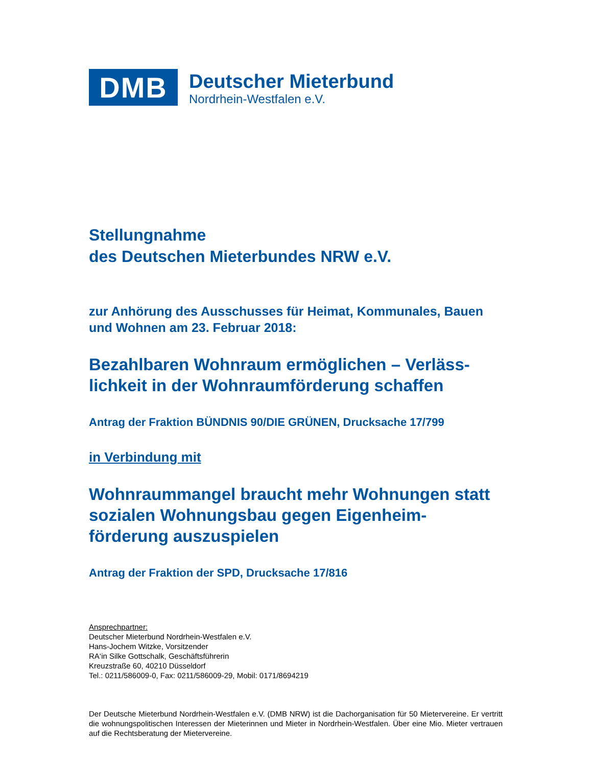DMB
Deutscher Mieterbund
Nordrhein-Westfalen e.V.
Stellungnahme
des Deutschen Mieterbundes NRW e.V.
zur Anhörung des Ausschusses für Heimat, Kommunales, Bauen und Wohnen am 23. Februar 2018:
Bezahlbaren Wohnraum ermöglichen – Verläss-lichkeit in der Wohnraumförderung schaffen
Antrag der Fraktion BÜNDNIS 90/DIE GRÜNEN, Drucksache 17/799
in Verbindung mit
Wohnraummangel braucht mehr Wohnungen statt sozialen Wohnungsbau gegen Eigenheim-förderung auszuspielen
Antrag der Fraktion der SPD, Drucksache 17/816
Ansprechpartner:
Deutscher Mieterbund Nordrhein-Westfalen e.V.
Hans-Jochem Witzke, Vorsitzender
RA‘in Silke Gottschalk, Geschäftsführerin
Kreuzstraße 60, 40210 Düsseldorf
Tel.: 0211/586009-0, Fax: 0211/586009-29, Mobil: 0171/8694219
Der Deutsche Mieterbund Nordrhein-Westfalen e.V. (DMB NRW) ist die Dachorganisation für 50 Mietervereine. Er vertritt die wohnungspolitischen Interessen der Mieterinnen und Mieter in Nordrhein-Westfalen. Über eine Mio. Mieter vertrauen auf die Rechtsberatung der Mietervereine.